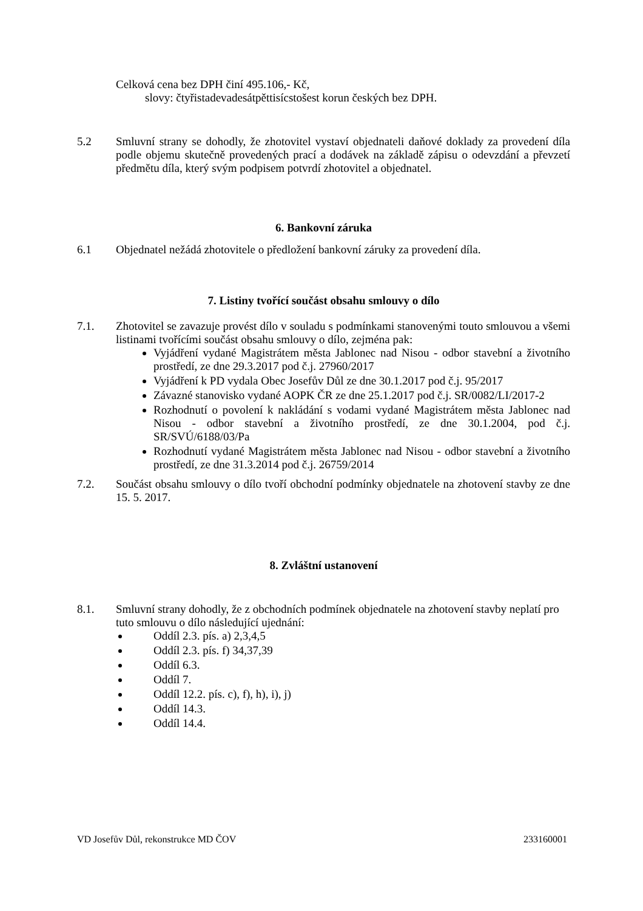Celková cena bez DPH činí 495.106,- Kč,
slovy: čtyřistadevadesátpěttisícstošest korun českých bez DPH.
5.2 Smluvní strany se dohodly, že zhotovitel vystaví objednateli daňové doklady za provedení díla podle objemu skutečně provedených prací a dodávek na základě zápisu o odevzdání a převzetí předmětu díla, který svým podpisem potvrdí zhotovitel a objednatel.
6. Bankovní záruka
6.1 Objednatel nežádá zhotovitele o předložení bankovní záruky za provedení díla.
7. Listiny tvořící součást obsahu smlouvy o dílo
7.1. Zhotovitel se zavazuje provést dílo v souladu s podmínkami stanovenými touto smlouvou a všemi listinami tvořícími součást obsahu smlouvy o dílo, zejména pak:
Vyjádření vydané Magistrátem města Jablonec nad Nisou - odbor stavební a životního prostředí, ze dne 29.3.2017 pod č.j. 27960/2017
Vyjádření k PD vydala Obec Josefův Důl ze dne 30.1.2017 pod č.j. 95/2017
Závazné stanovisko vydané AOPK ČR ze dne 25.1.2017 pod č.j. SR/0082/LI/2017-2
Rozhodnutí o povolení k nakládání s vodami vydané Magistrátem města Jablonec nad Nisou - odbor stavební a životního prostředí, ze dne 30.1.2004, pod č.j. SR/SVÚ/6188/03/Pa
Rozhodnutí vydané Magistrátem města Jablonec nad Nisou - odbor stavební a životního prostředí, ze dne 31.3.2014 pod č.j. 26759/2014
7.2. Součást obsahu smlouvy o dílo tvoří obchodní podmínky objednatele na zhotovení stavby ze dne 15. 5. 2017.
8. Zvláštní ustanovení
8.1. Smluvní strany dohodly, že z obchodních podmínek objednatele na zhotovení stavby neplatí pro tuto smlouvu o dílo následující ujednání:
Oddíl 2.3. pís. a) 2,3,4,5
Oddíl 2.3. pís. f) 34,37,39
Oddíl 6.3.
Oddíl 7.
Oddíl 12.2. pís. c), f), h), i), j)
Oddíl 14.3.
Oddíl 14.4.
VD Josefův Důl, rekonstrukce MD ČOV 233160001